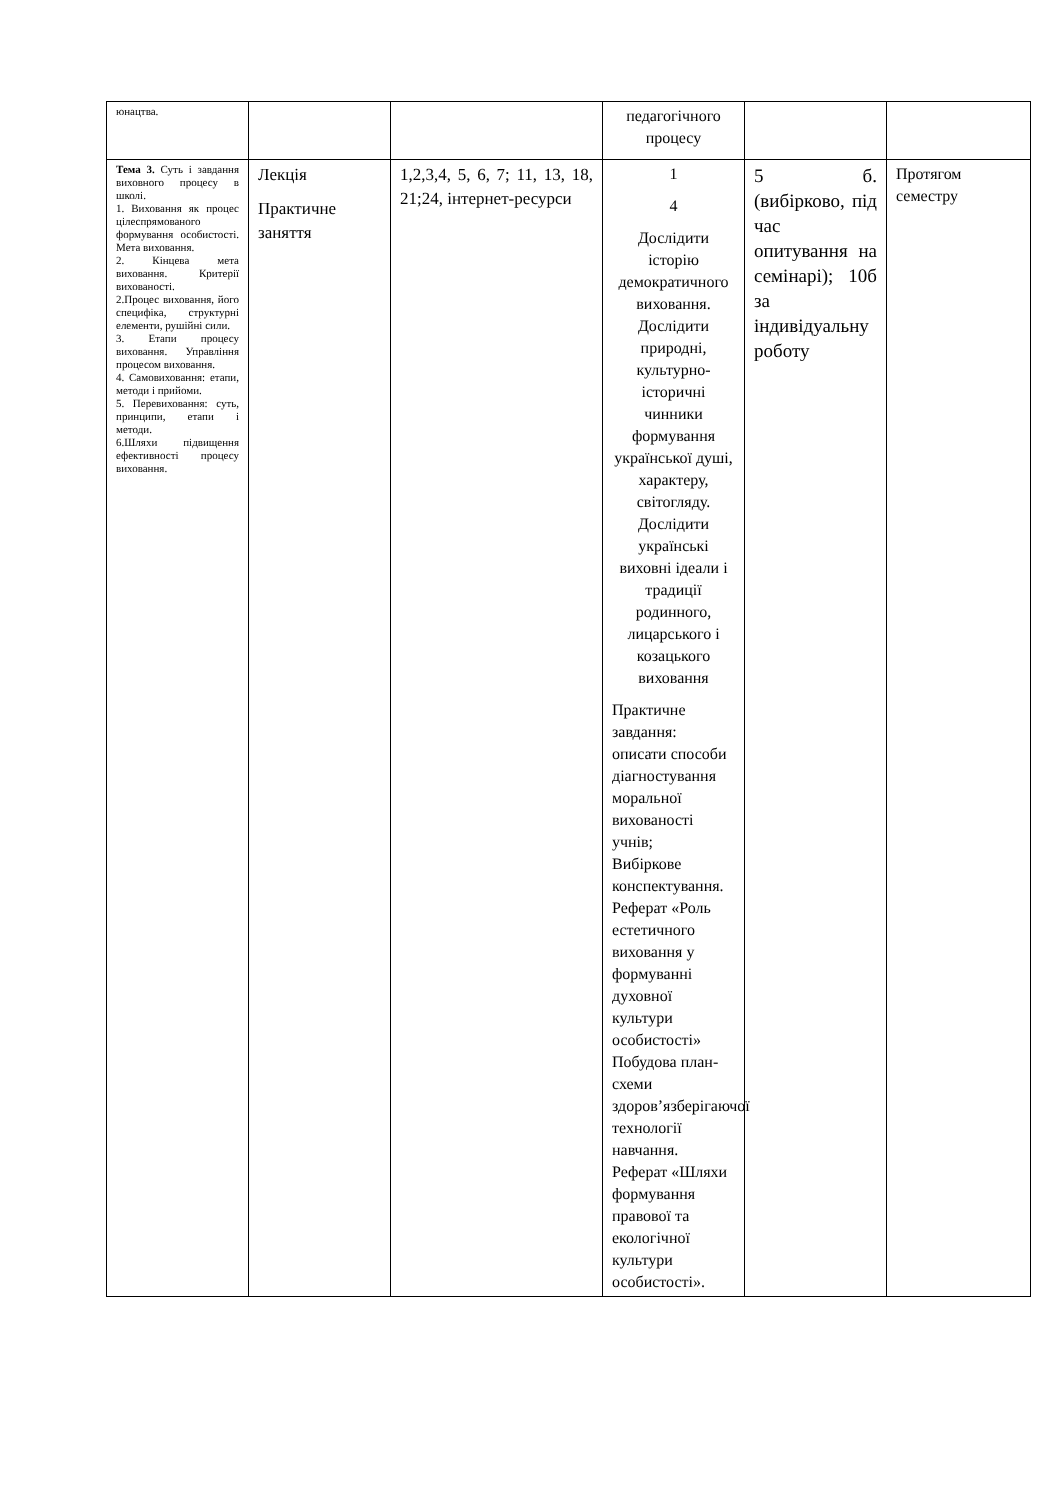| юнацтва. | | | педагогічного процесу | | |
| Тема 3. Суть і завдання виховного процесу в школі. 1. Виховання як процес цілеспрямованого формування особистості. Мета виховання. 2. Кінцева мета виховання. Критерії вихованості. 2.Процес виховання, його специфіка, структурні елементи, рушійні сили. 3. Етапи процесу виховання. Управління процесом виховання. 4. Самовиховання: етапи, методи і прийоми. 5. Перевиховання: суть, принципи, етапи і методи. 6.Шляхи підвищення ефективності процесу виховання. | Лекція Практичне заняття | 1,2,3,4, 5, 6, 7; 11, 13, 18, 21;24, інтернет-ресурси | 1 4 Дослідити історію демократичного виховання. Дослідити природні, культурно-історичні чинники формування української душі, характеру, світогляду. Дослідити українські виховні ідеали і традиції родинного, лицарського і козацького виховання Практичне завдання: описати способи діагностування моральної вихованості учнів; Вибіркове конспектування. Реферат «Роль естетичного виховання у формуванні духовної культури особистості» Побудова план-схеми здоров’язберігаючої технології навчання. Реферат «Шляхи формування правової та екологічної культури особистості». | 5 б. (вибірково, під час опитування на семінарі); 10б за індивідуальну роботу | Протягом семестру |